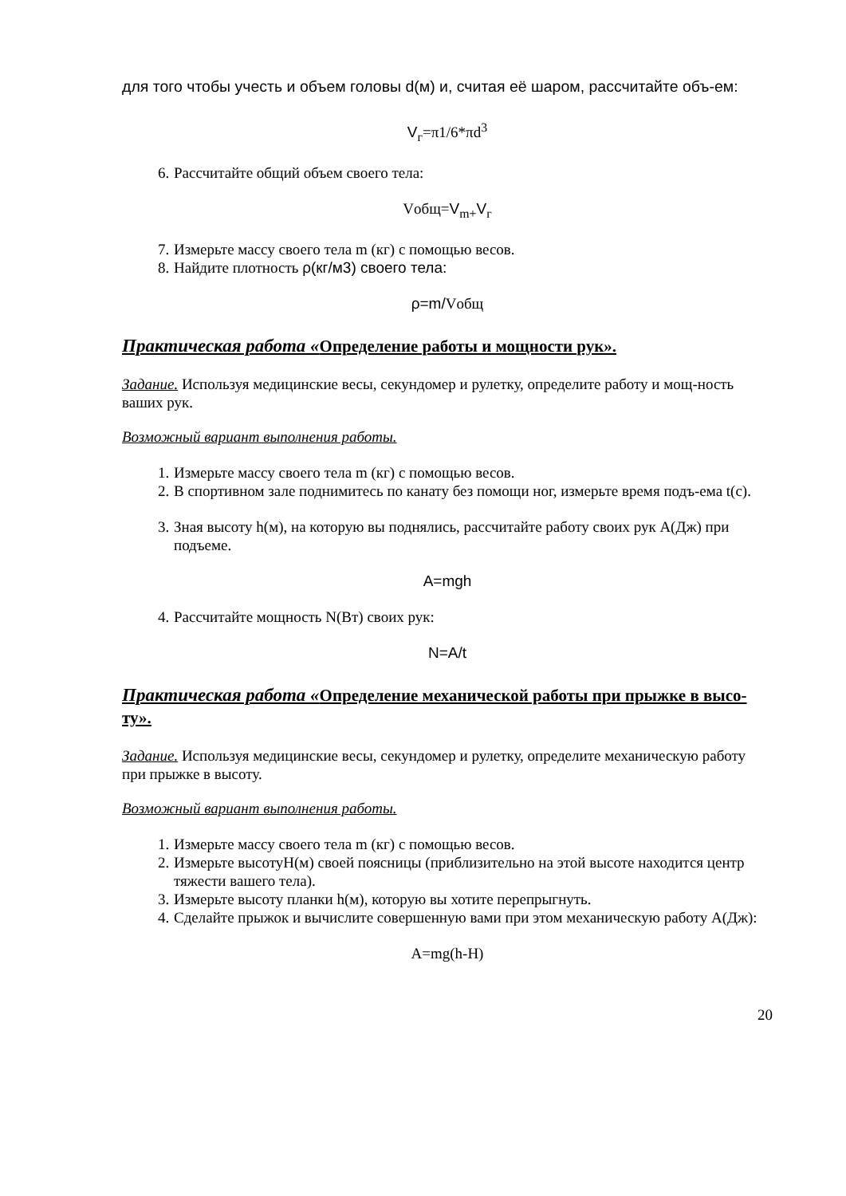для того чтобы учесть и объем головы d(м) и, считая её шаром, рассчитайте объ-ем:
V<sub>г</sub>=π1/6*πd<sup>3</sup>
6. Рассчитайте общий объем своего тела:
Vобщ=V<sub>m+</sub>V<sub>г</sub>
7. Измерьте массу своего тела m (кг) с помощью весов.
8. Найдите плотность ρ(кг/м3) своего тела:
ρ=m/Vобщ
Практическая работа «Определение работы и мощности рук».
Задание. Используя медицинские весы, секундомер и рулетку, определите работу и мощ-ность ваших рук.
Возможный вариант выполнения работы.
1. Измерьте массу своего тела m (кг) с помощью весов.
2. В спортивном зале поднимитесь по канату без помощи ног, измерьте время подъ-ема t(c).
3. Зная высоту h(м), на которую вы поднялись, рассчитайте работу своих рук A(Дж) при подъеме.
A=mgh
4. Рассчитайте мощность N(Вт) своих рук:
N=A/t
Практическая работа «Определение механической работы при прыжке в высо-ту».
Задание. Используя медицинские весы, секундомер и рулетку, определите механическую работу при прыжке в высоту.
Возможный вариант выполнения работы.
1. Измерьте массу своего тела m (кг) с помощью весов.
2. Измерьте высотуH(м) своей поясницы (приблизительно на этой высоте находится центр тяжести вашего тела).
3. Измерьте высоту планки h(м), которую вы хотите перепрыгнуть.
4. Сделайте прыжок и вычислите совершенную вами при этом механическую работу A(Дж):
A=mg(h-H)
20